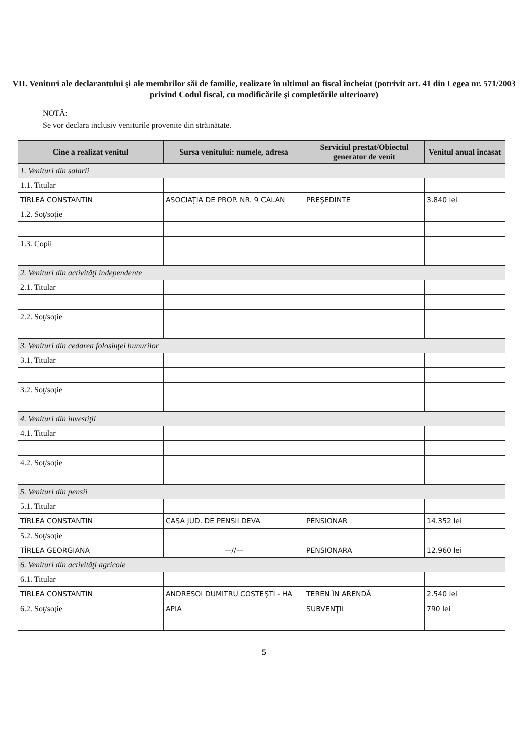VII. Venituri ale declarantului şi ale membrilor săi de familie, realizate în ultimul an fiscal încheiat (potrivit art. 41 din Legea nr. 571/2003 privind Codul fiscal, cu modificările şi completările ulterioare)
NOTĂ:
Se vor declara inclusiv veniturile provenite din străinătate.
| Cine a realizat venitul | Sursa venitului: numele, adresa | Serviciul prestat/Obiectul generator de venit | Venitul anual încasat |
| --- | --- | --- | --- |
| 1. Venituri din salarii | | | |
| 1.1. Titular | | | |
| TÎRLEA CONSTANTIN | ASOCIAŢIA DE PROP. NR. 9 CALAN | PREŞEDINTE | 3.840 lei |
| 1.2. Soţ/soţie | | | |
| 1.3. Copii | | | |
| 2. Venituri din activităţi independente | | | |
| 2.1. Titular | | | |
| 2.2. Soţ/soţie | | | |
| 3. Venituri din cedarea folosinţei bunurilor | | | |
| 3.1. Titular | | | |
| 3.2. Soţ/soţie | | | |
| 4. Venituri din investiţii | | | |
| 4.1. Titular | | | |
| 4.2. Soţ/soţie | | | |
| 5. Venituri din pensii | | | |
| 5.1. Titular | | | |
| TÎRLEA CONSTANTIN | CASA JUD. DE PENSII DEVA | PENSIONAR | 14.352 lei |
| 5.2. Soţ/soţie | | | |
| TÎRLEA GEORGIANA | —//— | PENSIONARA | 12.960 lei |
| 6. Venituri din activităţi agricole | | | |
| 6.1. Titular | | | |
| TÎRLEA CONSTANTIN | ANDRESOI DUMITRU COSTEŞTI - HA | TEREN ÎN ARENDĂ | 2.540 lei |
| 6.2. Soţ/soţie | APIA | SUBVENŢII | 790 lei |
5